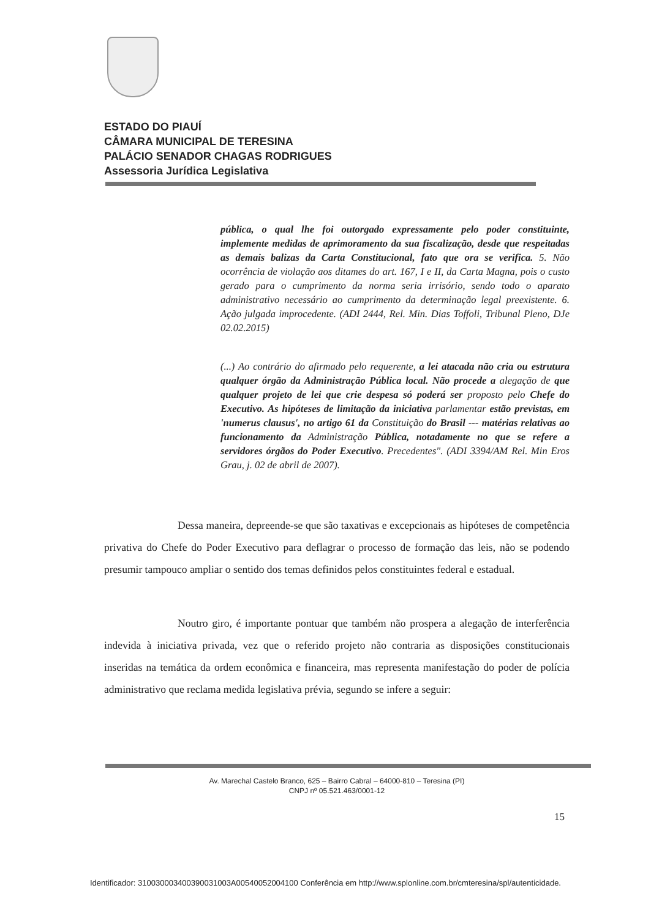ESTADO DO PIAUÍ
CÂMARA MUNICIPAL DE TERESINA
PALÁCIO SENADOR CHAGAS RODRIGUES
Assessoria Jurídica Legislativa
pública, o qual lhe foi outorgado expressamente pelo poder constituinte, implemente medidas de aprimoramento da sua fiscalização, desde que respeitadas as demais balizas da Carta Constitucional, fato que ora se verifica. 5. Não ocorrência de violação aos ditames do art. 167, I e II, da Carta Magna, pois o custo gerado para o cumprimento da norma seria irrisório, sendo todo o aparato administrativo necessário ao cumprimento da determinação legal preexistente. 6. Ação julgada improcedente. (ADI 2444, Rel. Min. Dias Toffoli, Tribunal Pleno, DJe 02.02.2015)
(...) Ao contrário do afirmado pelo requerente, a lei atacada não cria ou estrutura qualquer órgão da Administração Pública local. Não procede a alegação de que qualquer projeto de lei que crie despesa só poderá ser proposto pelo Chefe do Executivo. As hipóteses de limitação da iniciativa parlamentar estão previstas, em 'numerus clausus', no artigo 61 da Constituição do Brasil --- matérias relativas ao funcionamento da Administração Pública, notadamente no que se refere a servidores órgãos do Poder Executivo. Precedentes". (ADI 3394/AM Rel. Min Eros Grau, j. 02 de abril de 2007).
Dessa maneira, depreende-se que são taxativas e excepcionais as hipóteses de competência privativa do Chefe do Poder Executivo para deflagrar o processo de formação das leis, não se podendo presumir tampouco ampliar o sentido dos temas definidos pelos constituintes federal e estadual.
Noutro giro, é importante pontuar que também não prospera a alegação de interferência indevida à iniciativa privada, vez que o referido projeto não contraria as disposições constitucionais inseridas na temática da ordem econômica e financeira, mas representa manifestação do poder de polícia administrativo que reclama medida legislativa prévia, segundo se infere a seguir:
Av. Marechal Castelo Branco, 625 – Bairro Cabral – 64000-810 – Teresina (PI)
CNPJ nº 05.521.463/0001-12
15
Identificador: 310030003400390031003A00540052004100 Conferência em http://www.splonline.com.br/cmteresina/spl/autenticidade.